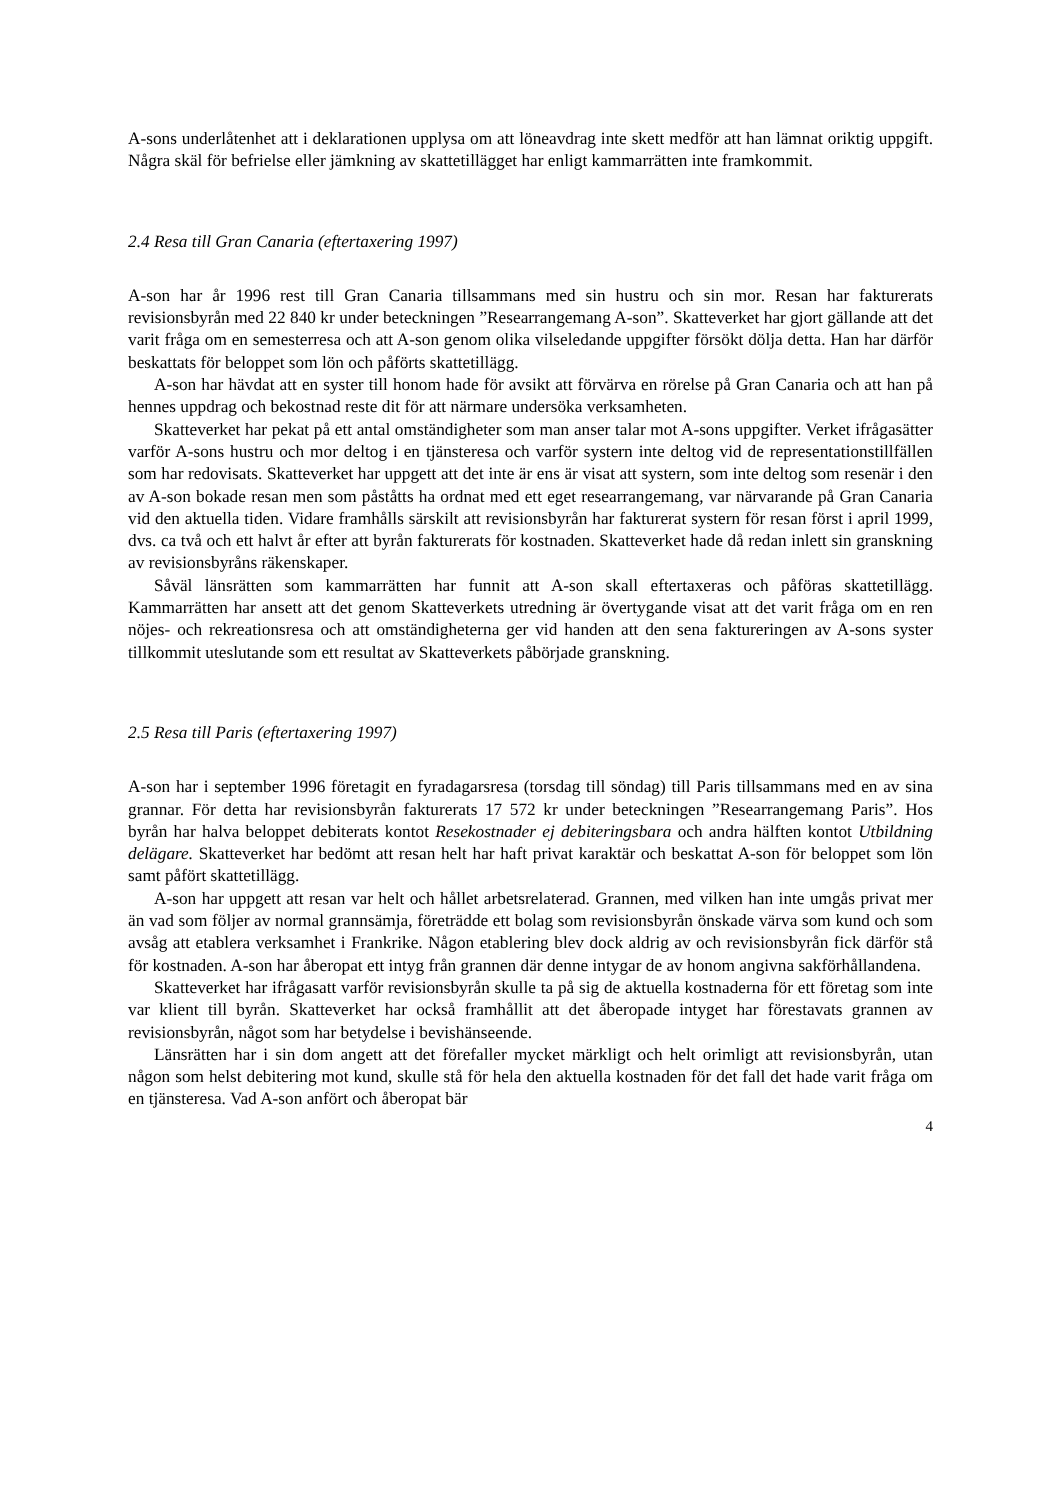A-sons underlåtenhet att i deklarationen upplysa om att löneavdrag inte skett medför att han lämnat oriktig uppgift. Några skäl för befrielse eller jämkning av skattetillägget har enligt kammarrätten inte framkommit.
2.4 Resa till Gran Canaria (eftertaxering 1997)
A-son har år 1996 rest till Gran Canaria tillsammans med sin hustru och sin mor. Resan har fakturerats revisionsbyrån med 22 840 kr under beteckningen ”Researrangemang A-son”. Skatteverket har gjort gällande att det varit fråga om en semesterresa och att A-son genom olika vilseledande uppgifter försökt dölja detta. Han har därför beskattats för beloppet som lön och påförts skattetillägg.
A-son har hävdat att en syster till honom hade för avsikt att förvärva en rörelse på Gran Canaria och att han på hennes uppdrag och bekostnad reste dit för att närmare undersöka verksamheten.
Skatteverket har pekat på ett antal omständigheter som man anser talar mot A-sons uppgifter. Verket ifrågasätter varför A-sons hustru och mor deltog i en tjänsteresa och varför systern inte deltog vid de representationstillfällen som har redovisats. Skatteverket har uppgett att det inte är ens är visat att systern, som inte deltog som resenär i den av A-son bokade resan men som påståtts ha ordnat med ett eget researrangemang, var närvarande på Gran Canaria vid den aktuella tiden. Vidare framhålls särskilt att revisionsbyrån har fakturerat systern för resan först i april 1999, dvs. ca två och ett halvt år efter att byrån fakturerats för kostnaden. Skatteverket hade då redan inlett sin granskning av revisionsbyråns räkenskaper.
Såväl länsrätten som kammarrätten har funnit att A-son skall eftertaxeras och påföras skattetillägg. Kammarrätten har ansett att det genom Skatteverkets utredning är övertygande visat att det varit fråga om en ren nöjes- och rekreationsresa och att omständigheterna ger vid handen att den sena faktureringen av A-sons syster tillkommit uteslutande som ett resultat av Skatteverkets påbörjade granskning.
2.5 Resa till Paris (eftertaxering 1997)
A-son har i september 1996 företagit en fyradagarsresa (torsdag till söndag) till Paris tillsammans med en av sina grannar. För detta har revisionsbyrån fakturerats 17 572 kr under beteckningen ”Researrangemang Paris”. Hos byrån har halva beloppet debiterats kontot Resekostnader ej debiteringsbara och andra hälften kontot Utbildning delägare. Skatteverket har bedömt att resan helt har haft privat karaktär och beskattat A-son för beloppet som lön samt påfört skattetillägg.
A-son har uppgett att resan var helt och hållet arbetsrelaterad. Grannen, med vilken han inte umgås privat mer än vad som följer av normal grannsämja, företrädde ett bolag som revisionsbyrån önskade värva som kund och som avsåg att etablera verksamhet i Frankrike. Någon etablering blev dock aldrig av och revisionsbyrån fick därför stå för kostnaden. A-son har åberopat ett intyg från grannen där denne intygar de av honom angivna sakförhållandena.
Skatteverket har ifrågasatt varför revisionsbyrån skulle ta på sig de aktuella kostnaderna för ett företag som inte var klient till byrån. Skatteverket har också framhållit att det åberopade intyget har förestavats grannen av revisionsbyrån, något som har betydelse i bevishänseende.
Länsrätten har i sin dom angett att det förefaller mycket märkligt och helt orimligt att revisionsbyrån, utan någon som helst debitering mot kund, skulle stå för hela den aktuella kostnaden för det fall det hade varit fråga om en tjänsteresa. Vad A-son anfört och åberopat bär
4